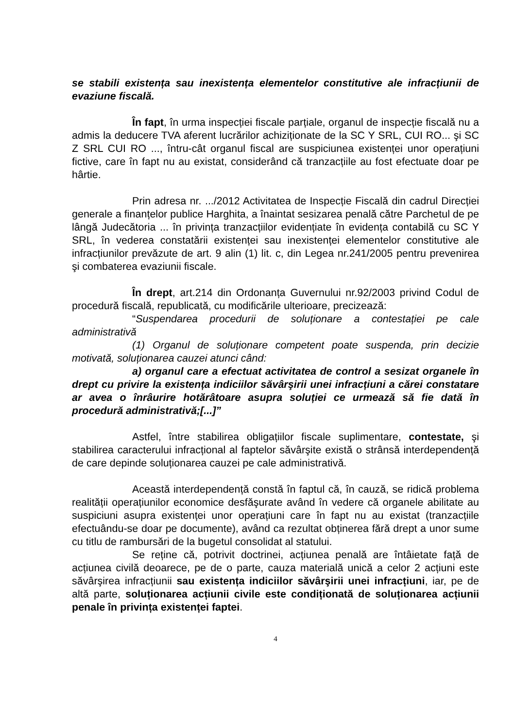se stabili existența sau inexistența elementelor constitutive ale infracțiunii de evaziune fiscală.
În fapt, în urma inspecției fiscale parțiale, organul de inspecție fiscală nu a admis la deducere TVA aferent lucrărilor achiziționate de la SC Y SRL, CUI RO... şi SC Z SRL CUI RO ..., întru-cât organul fiscal are suspiciunea existenței unor operațiuni fictive, care în fapt nu au existat, considerând că tranzacțiile au fost efectuate doar pe hârtie.
Prin adresa nr. .../2012 Activitatea de Inspecție Fiscală din cadrul Direcției generale a finanțelor publice Harghita, a înaintat sesizarea penală către Parchetul de pe lângă Judecătoria ... în privința tranzacțiilor evidențiate în evidența contabilă cu SC Y SRL, în vederea constatării existenței sau inexistenței elementelor constitutive ale infracțiunilor prevăzute de art. 9 alin (1) lit. c, din Legea nr.241/2005 pentru prevenirea şi combaterea evaziunii fiscale.
În drept, art.214 din Ordonanța Guvernului nr.92/2003 privind Codul de procedură fiscală, republicată, cu modificările ulterioare, precizează:
“Suspendarea procedurii de soluționare a contestației pe cale administrativă
(1) Organul de soluționare competent poate suspenda, prin decizie motivată, soluționarea cauzei atunci când:
a) organul care a efectuat activitatea de control a sesizat organele în drept cu privire la existența indiciilor săvârşirii unei infracțiuni a cărei constatare ar avea o înrâurire hotărâtoare asupra soluției ce urmează să fie dată în procedură administrativă;[...]”
Astfel, între stabilirea obligațiilor fiscale suplimentare, contestate, şi stabilirea caracterului infracțional al faptelor săvârşite există o strânsă interdependență de care depinde soluționarea cauzei pe cale administrativă.
Această interdependență constă în faptul că, în cauză, se ridică problema realității operațiunilor economice desfăşurate având în vedere că organele abilitate au suspiciuni asupra existenței unor operațiuni care în fapt nu au existat (tranzacțiile efectuându-se doar pe documente), având ca rezultat obținerea fără drept a unor sume cu titlu de rambursări de la bugetul consolidat al statului.
Se reține că, potrivit doctrinei, acțiunea penală are întâietate față de acțiunea civilă deoarece, pe de o parte, cauza materială unică a celor 2 acțiuni este săvârşirea infracțiunii sau existența indiciilor săvârşirii unei infracțiuni, iar, pe de altă parte, soluționarea acțiunii civile este condiționată de soluționarea acțiunii penale în privința existenței faptei.
4